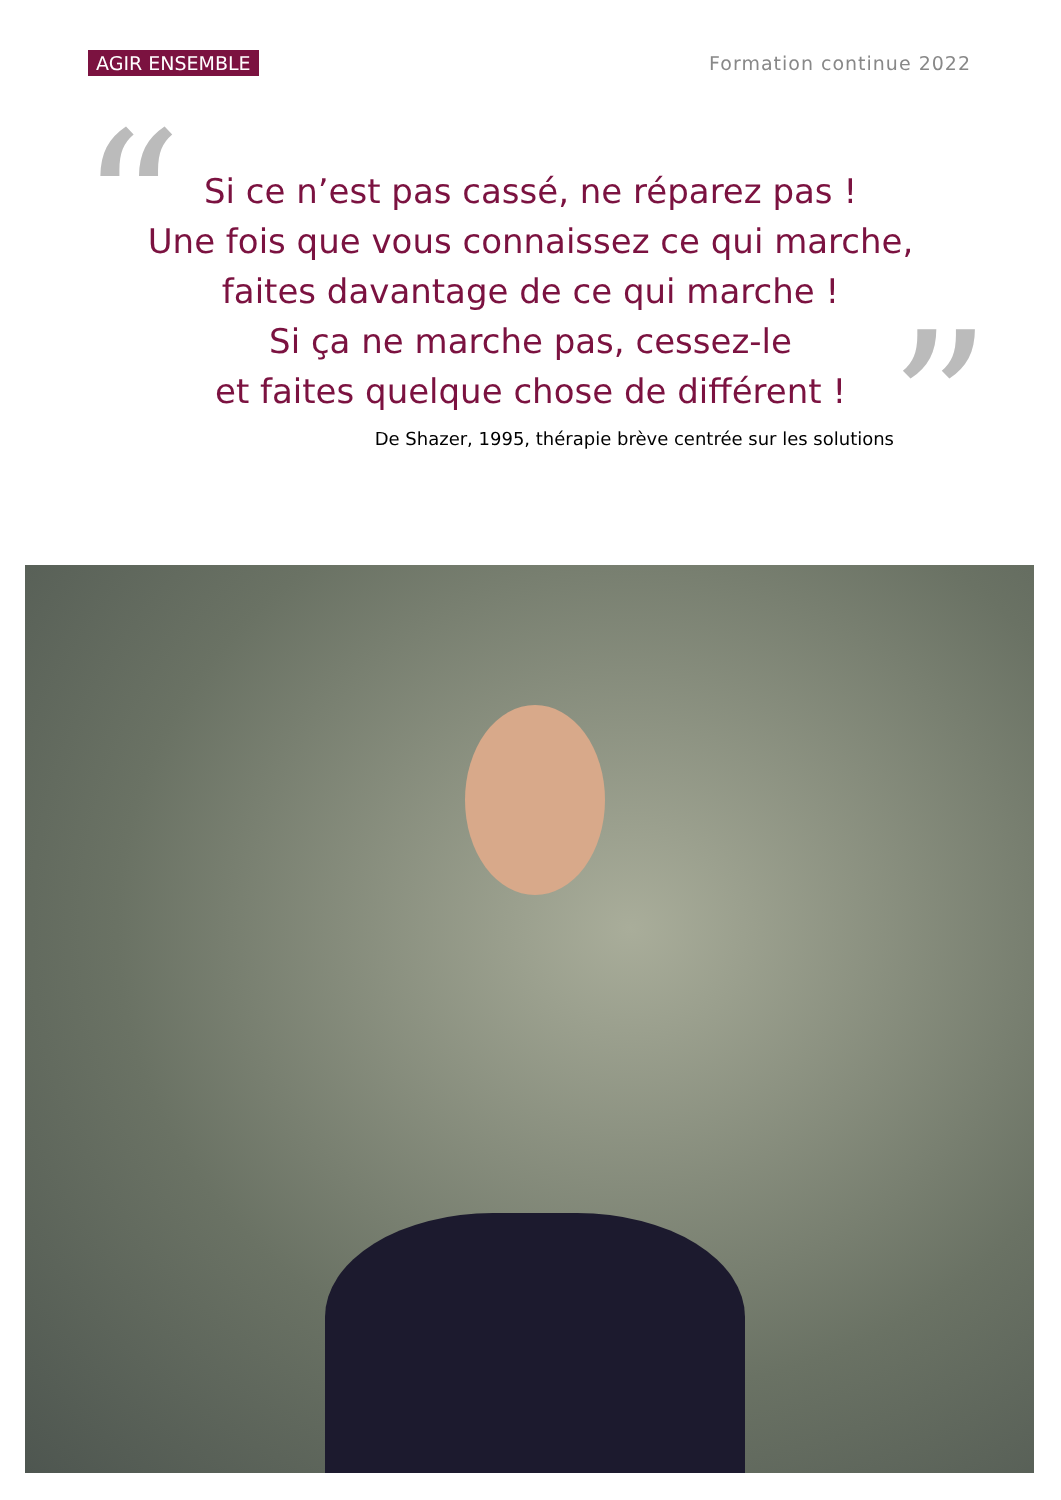AGIR ENSEMBLE Formation continue 2022
“
Si ce n’est pas cassé, ne réparez pas !
Une fois que vous connaissez ce qui marche,
faites davantage de ce qui marche !
Si ça ne marche pas, cessez-le
et faites quelque chose de différent !
”
De Shazer, 1995, thérapie brève centrée sur les solutions